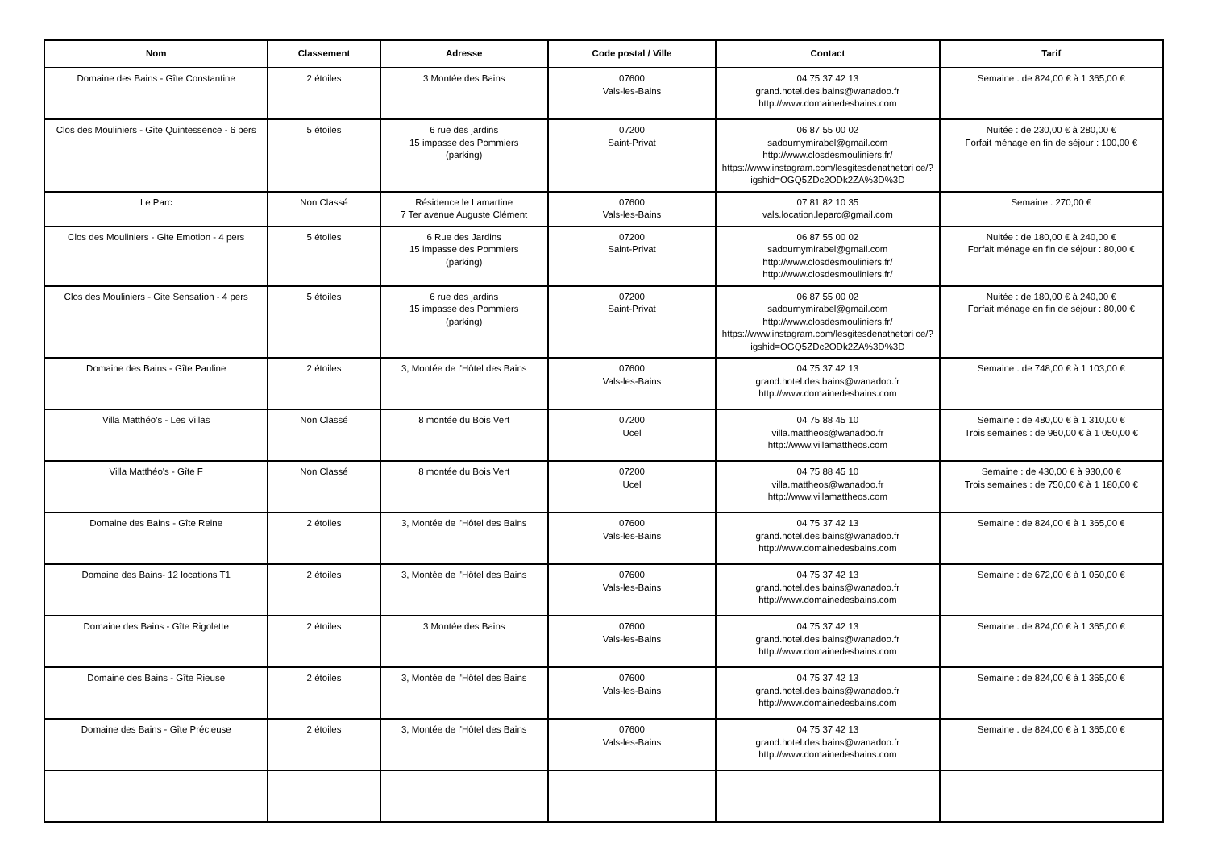| Nom | Classement | Adresse | Code postal / Ville | Contact | Tarif |
| --- | --- | --- | --- | --- | --- |
| Domaine des Bains - Gîte Constantine | 2 étoiles | 3 Montée des Bains | 07600 Vals-les-Bains | 04 75 37 42 13 grand.hotel.des.bains@wanadoo.fr http://www.domainedesbains.com | Semaine : de 824,00 € à 1 365,00 € |
| Clos des Mouliniers - Gîte Quintessence - 6 pers | 5 étoiles | 6 rue des jardins 15 impasse des Pommiers (parking) | 07200 Saint-Privat | 06 87 55 00 02 sadournymirabel@gmail.com http://www.closdesmouliniers.fr/ https://www.instagram.com/lesgitesdenathetbri ce/?igshid=OGQ5ZDc2ODk2ZA%3D%3D | Nuitée : de 230,00 € à 280,00 € Forfait ménage en fin de séjour : 100,00 € |
| Le Parc | Non Classé | Résidence le Lamartine 7 Ter avenue Auguste Clément | 07600 Vals-les-Bains | 07 81 82 10 35 vals.location.leparc@gmail.com | Semaine : 270,00 € |
| Clos des Mouliniers - Gite Emotion - 4 pers | 5 étoiles | 6 Rue des Jardins 15 impasse des Pommiers (parking) | 07200 Saint-Privat | 06 87 55 00 02 sadournymirabel@gmail.com http://www.closdesmouliniers.fr/ http://www.closdesmouliniers.fr/ | Nuitée : de 180,00 € à 240,00 € Forfait ménage en fin de séjour : 80,00 € |
| Clos des Mouliniers - Gite Sensation - 4 pers | 5 étoiles | 6 rue des jardins 15 impasse des Pommiers (parking) | 07200 Saint-Privat | 06 87 55 00 02 sadournymirabel@gmail.com http://www.closdesmouliniers.fr/ https://www.instagram.com/lesgitesdenathetbri ce/?igshid=OGQ5ZDc2ODk2ZA%3D%3D | Nuitée : de 180,00 € à 240,00 € Forfait ménage en fin de séjour : 80,00 € |
| Domaine des Bains - Gîte Pauline | 2 étoiles | 3, Montée de l'Hôtel des Bains | 07600 Vals-les-Bains | 04 75 37 42 13 grand.hotel.des.bains@wanadoo.fr http://www.domainedesbains.com | Semaine : de 748,00 € à 1 103,00 € |
| Villa Matthéo's - Les Villas | Non Classé | 8 montée du Bois Vert | 07200 Ucel | 04 75 88 45 10 villa.mattheos@wanadoo.fr http://www.villamattheos.com | Semaine : de 480,00 € à 1 310,00 € Trois semaines : de 960,00 € à 1 050,00 € |
| Villa Matthéo's - Gîte F | Non Classé | 8 montée du Bois Vert | 07200 Ucel | 04 75 88 45 10 villa.mattheos@wanadoo.fr http://www.villamattheos.com | Semaine : de 430,00 € à 930,00 € Trois semaines : de 750,00 € à 1 180,00 € |
| Domaine des Bains - Gîte Reine | 2 étoiles | 3, Montée de l'Hôtel des Bains | 07600 Vals-les-Bains | 04 75 37 42 13 grand.hotel.des.bains@wanadoo.fr http://www.domainedesbains.com | Semaine : de 824,00 € à 1 365,00 € |
| Domaine des Bains- 12 locations T1 | 2 étoiles | 3, Montée de l'Hôtel des Bains | 07600 Vals-les-Bains | 04 75 37 42 13 grand.hotel.des.bains@wanadoo.fr http://www.domainedesbains.com | Semaine : de 672,00 € à 1 050,00 € |
| Domaine des Bains - Gîte Rigolette | 2 étoiles | 3 Montée des Bains | 07600 Vals-les-Bains | 04 75 37 42 13 grand.hotel.des.bains@wanadoo.fr http://www.domainedesbains.com | Semaine : de 824,00 € à 1 365,00 € |
| Domaine des Bains - Gîte Rieuse | 2 étoiles | 3, Montée de l'Hôtel des Bains | 07600 Vals-les-Bains | 04 75 37 42 13 grand.hotel.des.bains@wanadoo.fr http://www.domainedesbains.com | Semaine : de 824,00 € à 1 365,00 € |
| Domaine des Bains - Gîte Précieuse | 2 étoiles | 3, Montée de l'Hôtel des Bains | 07600 Vals-les-Bains | 04 75 37 42 13 grand.hotel.des.bains@wanadoo.fr http://www.domainedesbains.com | Semaine : de 824,00 € à 1 365,00 € |